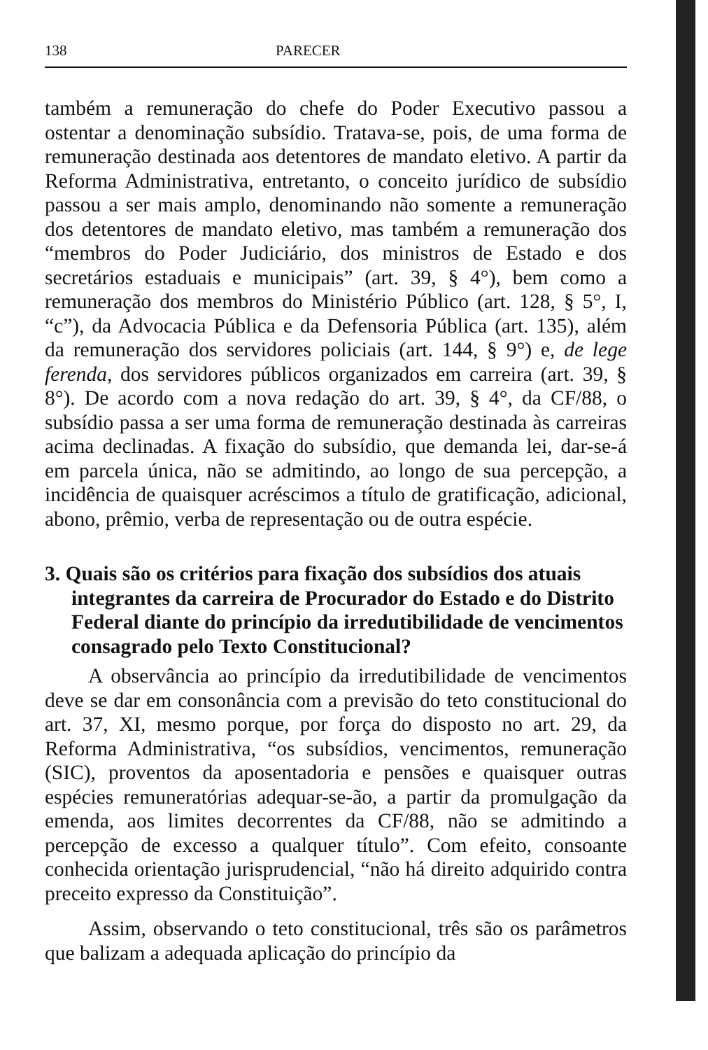138 PARECER
também a remuneração do chefe do Poder Executivo passou a ostentar a denominação subsídio. Tratava-se, pois, de uma forma de remuneração destinada aos detentores de mandato eletivo. A partir da Reforma Administrativa, entretanto, o conceito jurídico de subsídio passou a ser mais amplo, denominando não somente a remuneração dos detentores de mandato eletivo, mas também a remuneração dos “membros do Poder Judiciário, dos ministros de Estado e dos secretários estaduais e municipais” (art. 39, § 4°), bem como a remuneração dos membros do Ministério Público (art. 128, § 5°, I, “c”), da Advocacia Pública e da Defensoria Pública (art. 135), além da remuneração dos servidores policiais (art. 144, § 9°) e, de lege ferenda, dos servidores públicos organizados em carreira (art. 39, § 8°). De acordo com a nova redação do art. 39, § 4°, da CF/88, o subsídio passa a ser uma forma de remuneração destinada às carreiras acima declinadas. A fixação do subsídio, que demanda lei, dar-se-á em parcela única, não se admitindo, ao longo de sua percepção, a incidência de quaisquer acréscimos a título de gratificação, adicional, abono, prêmio, verba de representação ou de outra espécie.
3. Quais são os critérios para fixação dos subsídios dos atuais integrantes da carreira de Procurador do Estado e do Distrito Federal diante do princípio da irredutibilidade de vencimentos consagrado pelo Texto Constitucional?
A observância ao princípio da irredutibilidade de vencimentos deve se dar em consonância com a previsão do teto constitucional do art. 37, XI, mesmo porque, por força do disposto no art. 29, da Reforma Administrativa, “os subsídios, vencimentos, remuneração (SIC), proventos da aposentadoria e pensões e quaisquer outras espécies remuneratórias adequar-se-ão, a partir da promulgação da emenda, aos limites decorrentes da CF/88, não se admitindo a percepção de excesso a qualquer título”. Com efeito, consoante conhecida orientação jurisprudencial, “não há direito adquirido contra preceito expresso da Constituição”.
Assim, observando o teto constitucional, três são os parâmetros que balizam a adequada aplicação do princípio da